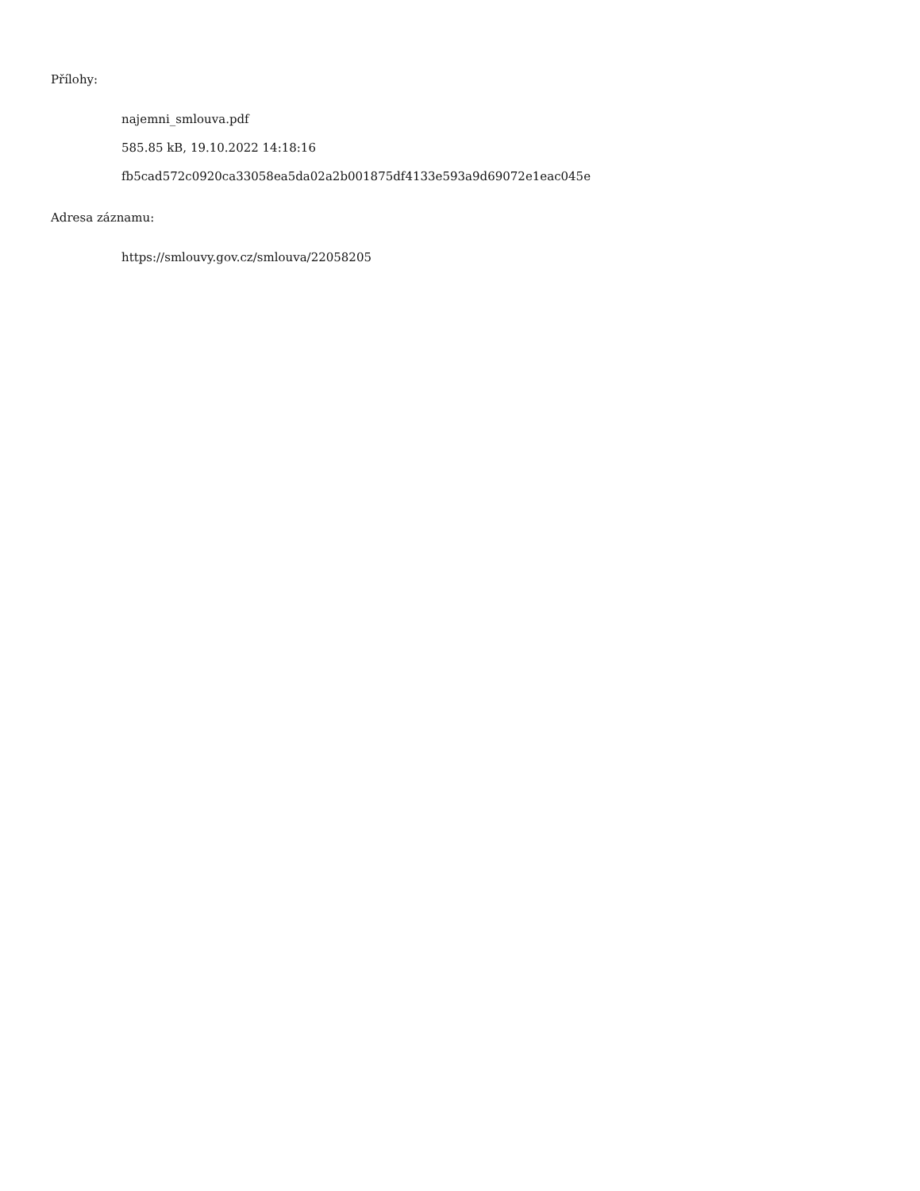Přílohy:
najemni_smlouva.pdf
585.85 kB, 19.10.2022 14:18:16
fb5cad572c0920ca33058ea5da02a2b001875df4133e593a9d69072e1eac045e
Adresa záznamu:
https://smlouvy.gov.cz/smlouva/22058205